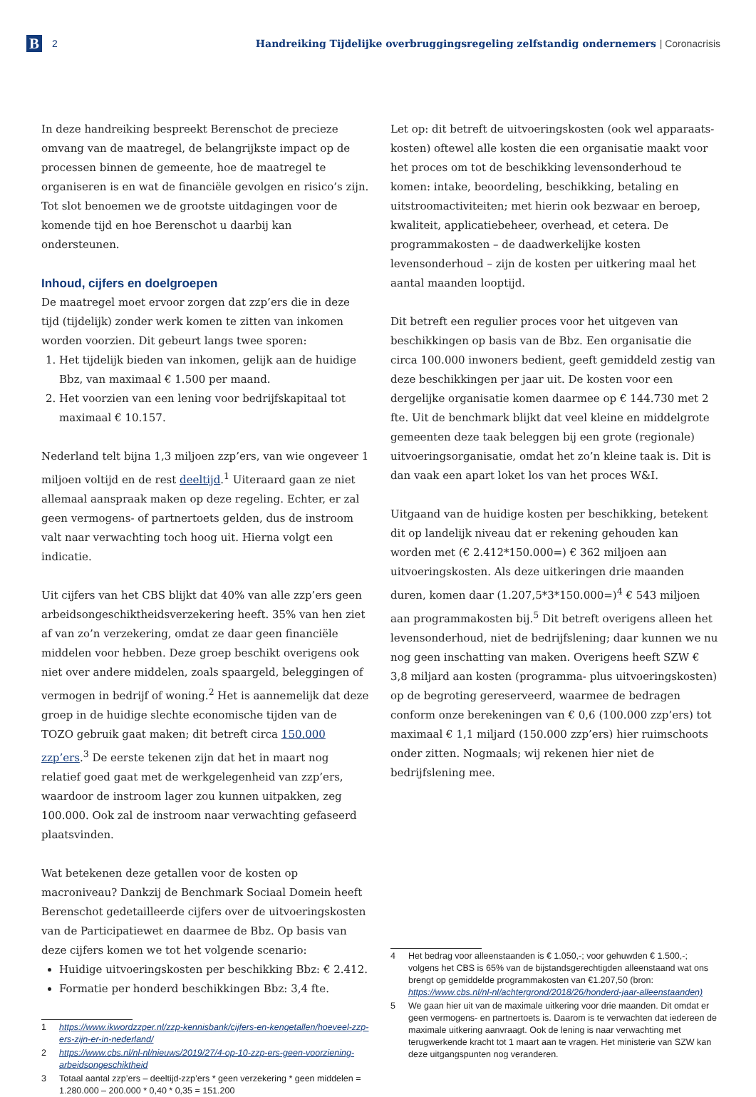B
2
Handreiking Tijdelijke overbruggingsregeling zelfstandig ondernemers | Coronacrisis
In deze handreiking bespreekt Berenschot de precieze omvang van de maatregel, de belangrijkste impact op de processen binnen de gemeente, hoe de maatregel te organiseren is en wat de financiële gevolgen en risico’s zijn. Tot slot benoemen we de grootste uitdagingen voor de komende tijd en hoe Berenschot u daarbij kan ondersteunen.
Inhoud, cijfers en doelgroepen
De maatregel moet ervoor zorgen dat zzp’ers die in deze tijd (tijdelijk) zonder werk komen te zitten van inkomen worden voorzien. Dit gebeurt langs twee sporen:
1. Het tijdelijk bieden van inkomen, gelijk aan de huidige Bbz, van maximaal € 1.500 per maand.
2. Het voorzien van een lening voor bedrijfskapitaal tot maximaal € 10.157.
Nederland telt bijna 1,3 miljoen zzp’ers, van wie ongeveer 1 miljoen voltijd en de rest deeltijd.<sup>1</sup> Uiteraard gaan ze niet allemaal aanspraak maken op deze regeling. Echter, er zal geen vermogens- of partnertoets gelden, dus de instroom valt naar verwachting toch hoog uit. Hierna volgt een indicatie.
Uit cijfers van het CBS blijkt dat 40% van alle zzp’ers geen arbeidsongeschiktheidsverzekering heeft. 35% van hen ziet af van zo’n verzekering, omdat ze daar geen financiële middelen voor hebben. Deze groep beschikt overigens ook niet over andere middelen, zoals spaargeld, beleggingen of vermogen in bedrijf of woning.<sup>2</sup> Het is aannemelijk dat deze groep in de huidige slechte economische tijden van de TOZO gebruik gaat maken; dit betreft circa 150.000 zzp’ers.<sup>3</sup> De eerste tekenen zijn dat het in maart nog relatief goed gaat met de werkgelegenheid van zzp’ers, waardoor de instroom lager zou kunnen uitpakken, zeg 100.000. Ook zal de instroom naar verwachting gefaseerd plaatsvinden.
Wat betekenen deze getallen voor de kosten op macroniveau? Dankzij de Benchmark Sociaal Domein heeft Berenschot gedetailleerde cijfers over de uitvoeringskosten van de Participatiewet en daarmee de Bbz. Op basis van deze cijfers komen we tot het volgende scenario:
Huidige uitvoeringskosten per beschikking Bbz: € 2.412.
Formatie per honderd beschikkingen Bbz: 3,4 fte.
1 https://www.ikwordzzper.nl/zzp-kennisbank/cijfers-en-kengetallen/hoeveel-zzp-ers-zijn-er-in-nederland/
2 https://www.cbs.nl/nl-nl/nieuws/2019/27/4-op-10-zzp-ers-geen-voorziening-arbeidsongeschiktheid
3 Totaal aantal zzp’ers – deeltijd-zzp’ers * geen verzekering * geen middelen = 1.280.000 – 200.000 * 0,40 * 0,35 = 151.200
Let op: dit betreft de uitvoeringskosten (ook wel apparaats­kosten) oftewel alle kosten die een organisatie maakt voor het proces om tot de beschikking levensonderhoud te komen: intake, beoordeling, beschikking, betaling en uitstroomactiviteiten; met hierin ook bezwaar en beroep, kwaliteit, applicatiebeheer, overhead, et cetera. De programmakosten – de daadwerkelijke kosten levensonderhoud – zijn de kosten per uitkering maal het aantal maanden looptijd.
Dit betreft een regulier proces voor het uitgeven van beschikkingen op basis van de Bbz. Een organisatie die circa 100.000 inwoners bedient, geeft gemiddeld zestig van deze beschikkingen per jaar uit. De kosten voor een dergelijke organisatie komen daarmee op € 144.730 met 2 fte. Uit de benchmark blijkt dat veel kleine en middelgrote gemeenten deze taak beleggen bij een grote (regionale) uitvoeringsorganisatie, omdat het zo’n kleine taak is. Dit is dan vaak een apart loket los van het proces W&I.
Uitgaand van de huidige kosten per beschikking, betekent dit op landelijk niveau dat er rekening gehouden kan worden met (€ 2.412*150.000=) € 362 miljoen aan uitvoeringskosten. Als deze uitkeringen drie maanden duren, komen daar (1.207,5*3*150.000=)<sup>4</sup> € 543 miljoen aan programmakosten bij.<sup>5</sup> Dit betreft overigens alleen het levensonderhoud, niet de bedrijfslening; daar kunnen we nu nog geen inschatting van maken. Overigens heeft SZW € 3,8 miljard aan kosten (programma- plus uitvoeringskosten) op de begroting gereserveerd, waarmee de bedragen conform onze berekeningen van € 0,6 (100.000 zzp’ers) tot maximaal € 1,1 miljard (150.000 zzp’ers) hier ruimschoots onder zitten. Nogmaals; wij rekenen hier niet de bedrijfslening mee.
4 Het bedrag voor alleenstaanden is € 1.050,-; voor gehuwden € 1.500,-; volgens het CBS is 65% van de bijstandsgerechtigden alleenstaand wat ons brengt op gemiddelde programmakosten van €1.207,50 (bron: https://www.cbs.nl/nl-nl/achtergrond/2018/26/honderd-jaar-alleenstaanden)
5 We gaan hier uit van de maximale uitkering voor drie maanden. Dit omdat er geen vermogens- en partnertoets is. Daarom is te verwachten dat iedereen de maximale uitkering aanvraagt. Ook de lening is naar verwachting met terugwerkende kracht tot 1 maart aan te vragen. Het ministerie van SZW kan deze uitgangspunten nog veranderen.